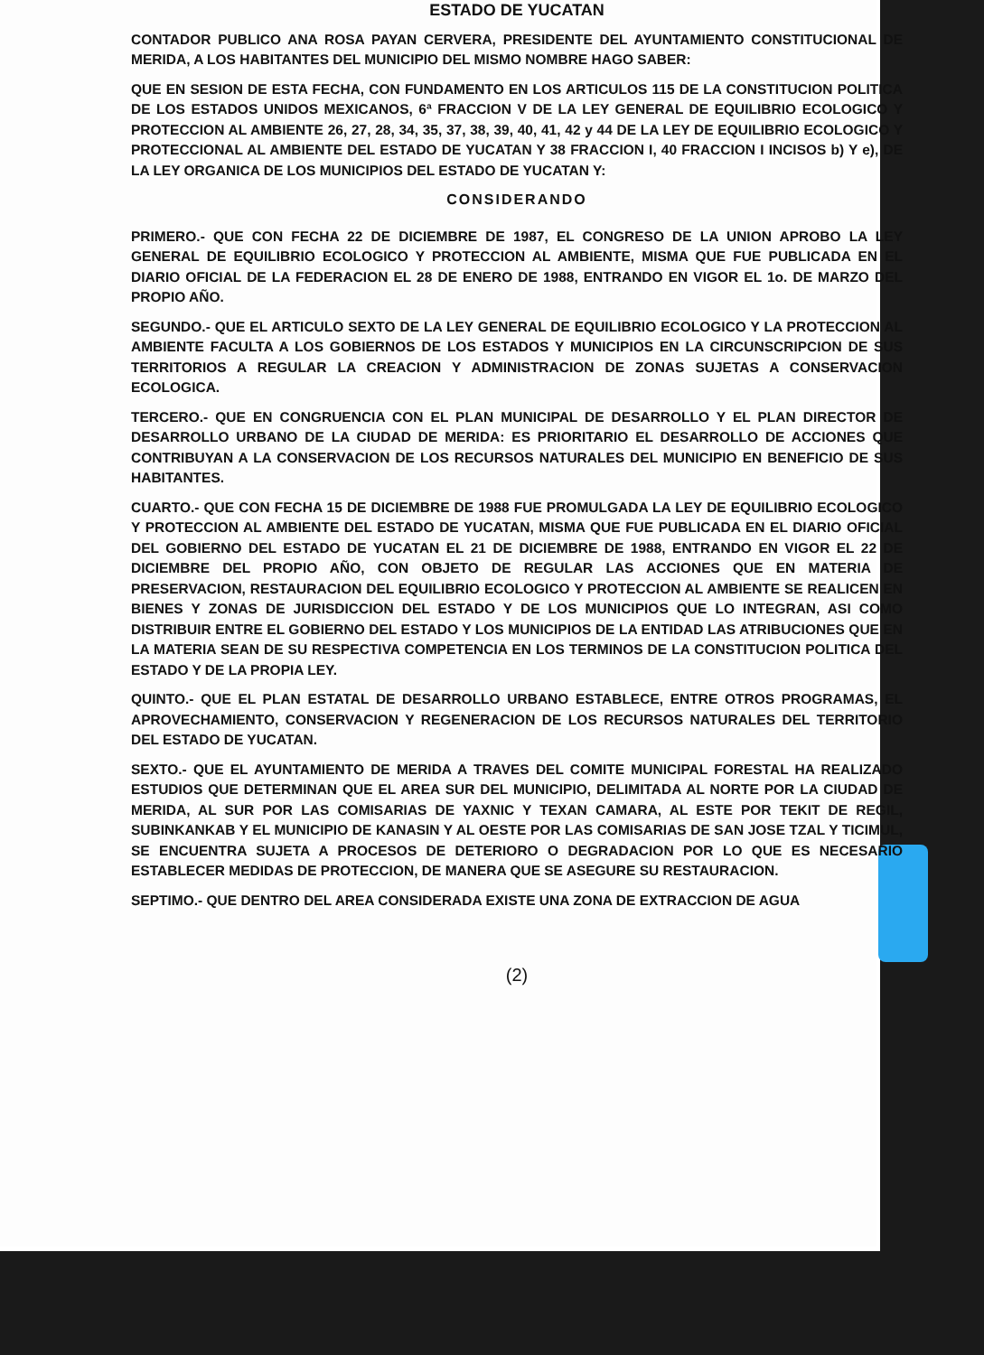ESTADO DE YUCATAN
CONTADOR PUBLICO ANA ROSA PAYAN CERVERA, PRESIDENTE DEL AYUNTAMIENTO CONSTITUCIONAL DE MERIDA, A LOS HABITANTES DEL MUNICIPIO DEL MISMO NOMBRE HAGO SABER:
QUE EN SESION DE ESTA FECHA, CON FUNDAMENTO EN LOS ARTICULOS 115 DE LA CONSTITUCION POLITICA DE LOS ESTADOS UNIDOS MEXICANOS, 6ª FRACCION V DE LA LEY GENERAL DE EQUILIBRIO ECOLOGICO Y PROTECCION AL AMBIENTE 26, 27, 28, 34, 35, 37, 38, 39, 40, 41, 42 y 44 DE LA LEY DE EQUILIBRIO ECOLOGICO Y PROTECCIONAL AL AMBIENTE DEL ESTADO DE YUCATAN Y 38 FRACCION I, 40 FRACCION I INCISOS b) Y e), DE LA LEY ORGANICA DE LOS MUNICIPIOS DEL ESTADO DE YUCATAN Y:
CONSIDERANDO
PRIMERO.- QUE CON FECHA 22 DE DICIEMBRE DE 1987, EL CONGRESO DE LA UNION APROBO LA LEY GENERAL DE EQUILIBRIO ECOLOGICO Y PROTECCION AL AMBIENTE, MISMA QUE FUE PUBLICADA EN EL DIARIO OFICIAL DE LA FEDERACION EL 28 DE ENERO DE 1988, ENTRANDO EN VIGOR EL 1o. DE MARZO DEL PROPIO AÑO.
SEGUNDO.- QUE EL ARTICULO SEXTO DE LA LEY GENERAL DE EQUILIBRIO ECOLOGICO Y LA PROTECCION AL AMBIENTE FACULTA A LOS GOBIERNOS DE LOS ESTADOS Y MUNICIPIOS EN LA CIRCUNSCRIPCION DE SUS TERRITORIOS A REGULAR LA CREACION Y ADMINISTRACION DE ZONAS SUJETAS A CONSERVACION ECOLOGICA.
TERCERO.- QUE EN CONGRUENCIA CON EL PLAN MUNICIPAL DE DESARROLLO Y EL PLAN DIRECTOR DE DESARROLLO URBANO DE LA CIUDAD DE MERIDA: ES PRIORITARIO EL DESARROLLO DE ACCIONES QUE CONTRIBUYAN A LA CONSERVACION DE LOS RECURSOS NATURALES DEL MUNICIPIO EN BENEFICIO DE SUS HABITANTES.
CUARTO.- QUE CON FECHA 15 DE DICIEMBRE DE 1988 FUE PROMULGADA LA LEY DE EQUILIBRIO ECOLOGICO Y PROTECCION AL AMBIENTE DEL ESTADO DE YUCATAN, MISMA QUE FUE PUBLICADA EN EL DIARIO OFICIAL DEL GOBIERNO DEL ESTADO DE YUCATAN EL 21 DE DICIEMBRE DE 1988, ENTRANDO EN VIGOR EL 22 DE DICIEMBRE DEL PROPIO AÑO, CON OBJETO DE REGULAR LAS ACCIONES QUE EN MATERIA DE PRESERVACION, RESTAURACION DEL EQUILIBRIO ECOLOGICO Y PROTECCION AL AMBIENTE SE REALICEN EN BIENES Y ZONAS DE JURISDICCION DEL ESTADO Y DE LOS MUNICIPIOS QUE LO INTEGRAN, ASI COMO DISTRIBUIR ENTRE EL GOBIERNO DEL ESTADO Y LOS MUNICIPIOS DE LA ENTIDAD LAS ATRIBUCIONES QUE EN LA MATERIA SEAN DE SU RESPECTIVA COMPETENCIA EN LOS TERMINOS DE LA CONSTITUCION POLITICA DEL ESTADO Y DE LA PROPIA LEY.
QUINTO.- QUE EL PLAN ESTATAL DE DESARROLLO URBANO ESTABLECE, ENTRE OTROS PROGRAMAS, EL APROVECHAMIENTO, CONSERVACION Y REGENERACION DE LOS RECURSOS NATURALES DEL TERRITORIO DEL ESTADO DE YUCATAN.
SEXTO.- QUE EL AYUNTAMIENTO DE MERIDA A TRAVES DEL COMITE MUNICIPAL FORESTAL HA REALIZADO ESTUDIOS QUE DETERMINAN QUE EL AREA SUR DEL MUNICIPIO, DELIMITADA AL NORTE POR LA CIUDAD DE MERIDA, AL SUR POR LAS COMISARIAS DE YAXNIC Y TEXAN CAMARA, AL ESTE POR TEKIT DE REGIL, SUBINKANKAB Y EL MUNICIPIO DE KANASIN Y AL OESTE POR LAS COMISARIAS DE SAN JOSE TZAL Y TICIMUL, SE ENCUENTRA SUJETA A PROCESOS DE DETERIORO O DEGRADACION POR LO QUE ES NECESARIO ESTABLECER MEDIDAS DE PROTECCION, DE MANERA QUE SE ASEGURE SU RESTAURACION.
SEPTIMO.- QUE DENTRO DEL AREA CONSIDERADA EXISTE UNA ZONA DE EXTRACCION DE AGUA
(2)